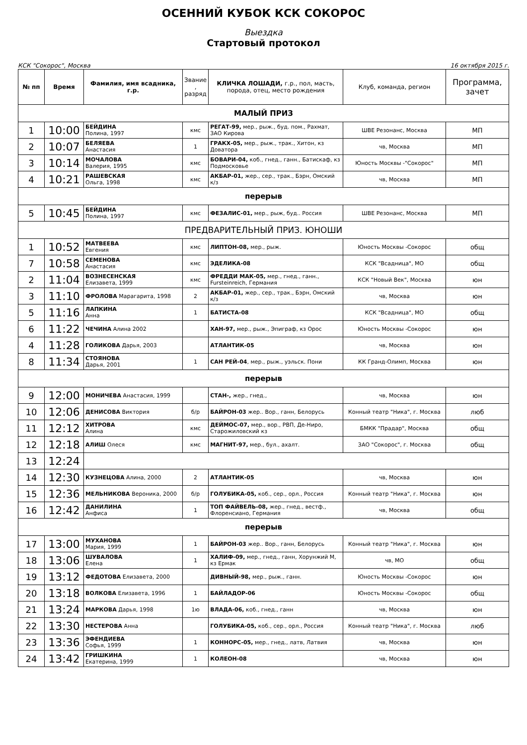ОСЕННИЙ КУБОК КСК СОКОРОС
Выездка
Стартовый протокол
КСК "Сокорос", Москва 16 октября 2015 г.
| № пп | Время | Фамилия, имя всадника, г.р. | Звание , разряд | КЛИЧКА ЛОШАДИ, г.р., пол, масть, порода, отец, место рождения | Клуб, команда, регион | Программа, зачет |
| --- | --- | --- | --- | --- | --- | --- |
| МАЛЫЙ ПРИЗ | | | | | | |
| 1 | 10:00 | БЕЙДИНА Полина, 1997 | кмс | РЕГАТ-99, мер., рыж., буд. пом., Рахмат, ЗАО Кирова | ШВЕ Резонанс, Москва | МП |
| 2 | 10:07 | БЕЛЯЕВА Анастасия | 1 | ГРАКХ-05, мер., рыж., трак., Хитон, кз Доватора | чв, Москва | МП |
| 3 | 10:14 | МОЧАЛОВА Валерия, 1995 | кмс | БОВАРИ-04, коб., гнед., ганн., Батискаф, кз Подмосковье | Юность Москвы -"Сокорос" | МП |
| 4 | 10:21 | РАШЕВСКАЯ Ольга, 1998 | кмс | АКБАР-01, жер., сер., трак., Бэрн, Омский к/з | чв, Москва | МП |
| перерыв | | | | | | |
| 5 | 10:45 | БЕЙДИНА Полина, 1997 | кмс | ФЕЗАЛИС-01, мер., рыж, буд.. Россия | ШВЕ Резонанс, Москва | МП |
| ПРЕДВАРИТЕЛЬНЫЙ ПРИЗ. ЮНОШИ | | | | | | |
| 1 | 10:52 | МАТВЕЕВА Евгения | кмс | ЛИПТОН-08, мер., рыж. | Юность Москвы -Сокорос | общ |
| 7 | 10:58 | СЕМЕНОВА Анастасия | кмс | ЭДЕЛИКА-08 | КСК "Всадница", МО | общ |
| 2 | 11:04 | ВОЗНЕСЕНСКАЯ Елизавета, 1999 | кмс | ФРЕДДИ МАК-05, мер., гнед., ганн., Fursteinreich, Германия | КСК "Новый Век", Москва | юн |
| 3 | 11:10 | ФРОЛОВА Марагарита, 1998 | 2 | АКБАР-01, жер., сер., трак., Бэрн, Омский к/з | чв, Москва | юн |
| 5 | 11:16 | ЛАПКИНА Анна | 1 | БАТИСТА-08 | КСК "Всадница", МО | общ |
| 6 | 11:22 | ЧЕЧИНА Алина 2002 | | ХАН-97, мер., рыж., Эпиграф, кз Орос | Юность Москвы -Сокорос | юн |
| 4 | 11:28 | ГОЛИКОВА Дарья, 2003 | | АТЛАНТИК-05 | чв, Москва | юн |
| 8 | 11:34 | СТОЯНОВА Дарья, 2001 | 1 | САН РЕЙ-04 , мер., рыж., уэльск. Пони | КК Гранд-Олимп, Москва | юн |
| перерыв | | | | | | |
| 9 | 12:00 | МОНИЧЕВА Анастасия, 1999 | | СТАН-, жер., гнед., | чв, Москва | юн |
| 10 | 12:06 | ДЕНИСОВА Виктория | б/р | БАЙРОН-03 жер.. Вор., ганн, Белорусь | Конный театр "Ника", г. Москва | люб |
| 11 | 12:12 | ХИТРОВА Алина | кмс | ДЕЙМОС-07, мер., вор., РВП, Де-Ниро, Старожиловский кз | БМКК "Прадар", Москва | общ |
| 12 | 12:18 | АЛИШ Олеся | кмс | МАГНИТ-97, мер., бул., ахалт. | ЗАО "Сокорос", г. Москва | общ |
| 13 | 12:24 | | | | | |
| 14 | 12:30 | КУЗНЕЦОВА Алина, 2000 | 2 | АТЛАНТИК-05 | чв, Москва | юн |
| 15 | 12:36 | МЕЛЬНИКОВА Вероника, 2000 | б/р | ГОЛУБИКА-05, коб., сер., орл., Россия | Конный театр "Ника", г. Москва | юн |
| 16 | 12:42 | ДАНИЛИНА Анфиса | 1 | ТОП ФАЙВЕЛЬ-08, жер., гнед., вестф., Флоренсиано, Германия | чв, Москва | общ |
| перерыв | | | | | | |
| 17 | 13:00 | МУХАНОВА Мария, 1999 | 1 | БАЙРОН-03 жер.. Вор., ганн, Белорусь | Конный театр "Ника", г. Москва | юн |
| 18 | 13:06 | ШУВАЛОВА Елена | 1 | ХАЛИФ-09, мер., гнед., ганн, Хорунжий М, кз Ермак | чв, МО | общ |
| 19 | 13:12 | ФЕДОТОВА Елизавета, 2000 | | ДИВНЫЙ-98, мер., рыж., ганн. | Юность Москвы -Сокорос | юн |
| 20 | 13:18 | ВОЛКОВА Елизавета, 1996 | 1 | БАЙЛАДОР-06 | Юность Москвы -Сокорос | общ |
| 21 | 13:24 | МАРКОВА Дарья, 1998 | 1ю | ВЛАДА-06, коб., гнед., ганн | чв, Москва | юн |
| 22 | 13:30 | НЕСТЕРОВА Анна | | ГОЛУБИКА-05, коб., сер., орл., Россия | Конный театр "Ника", г. Москва | люб |
| 23 | 13:36 | ЭФЕНДИЕВА Софья, 1999 | 1 | КОННОРС-05, мер., гнед., латв, Латвия | чв, Москва | юн |
| 24 | 13:42 | ГРИШКИНА Екатерина, 1999 | 1 | КОЛЕОН-08 | чв, Москва | юн |